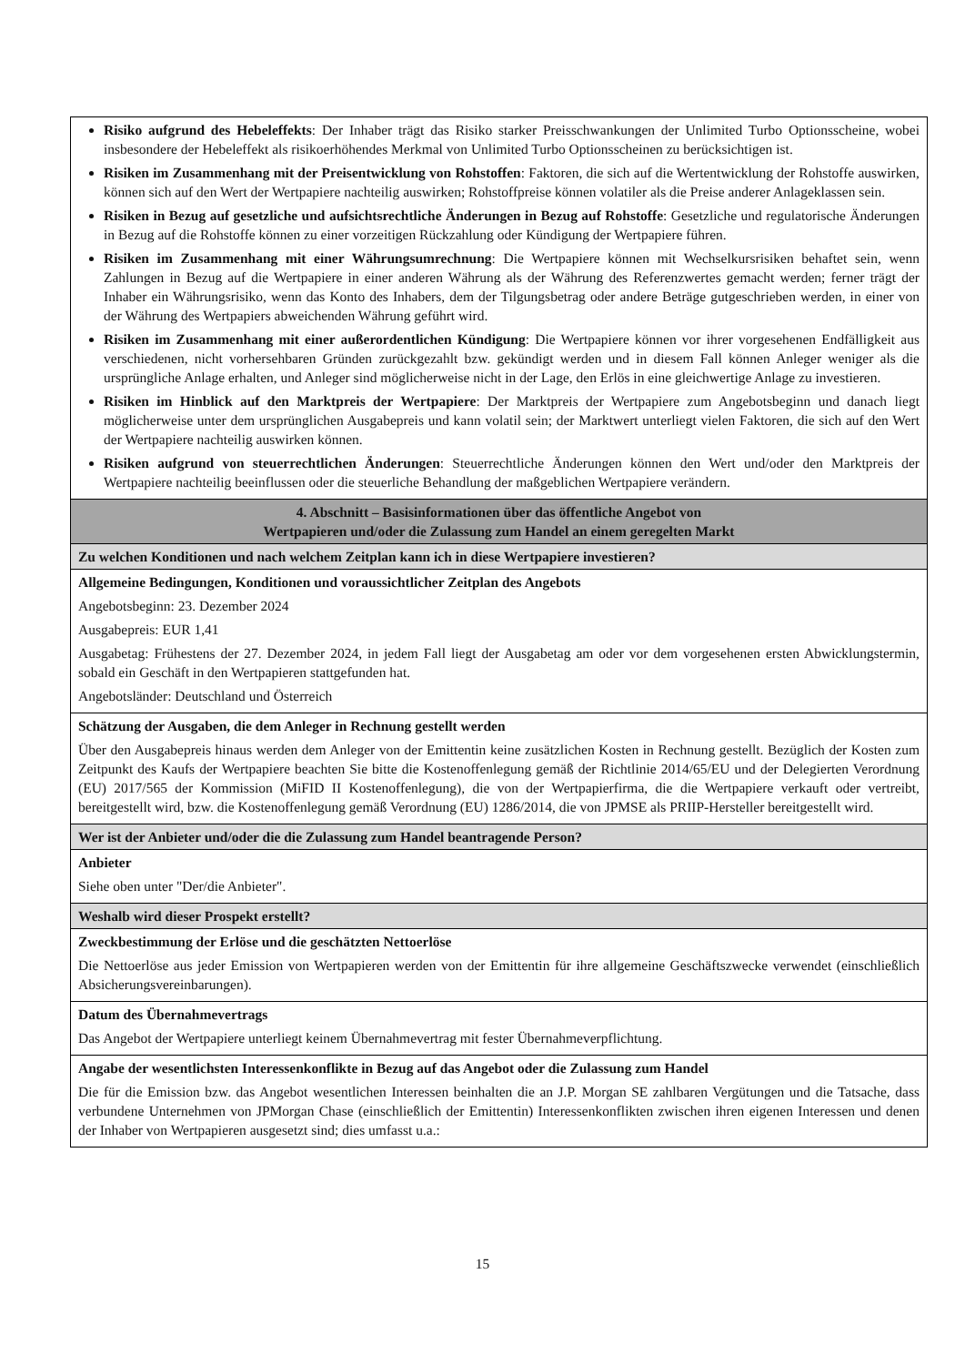| Risiko aufgrund des Hebeleffekts : Der Inhaber trägt das Risiko starker Preisschwankungen der Unlimited Turbo Optionsscheine, wobei insbesondere der Hebeleffekt als risikoerhöhendes Merkmal von Unlimited Turbo Optionsscheinen zu berücksichtigen ist. Risiken im Zusammenhang mit der Preisentwicklung von Rohstoffen : Faktoren, die sich auf die Wertentwicklung der Rohstoffe auswirken, können sich auf den Wert der Wertpapiere nachteilig auswirken; Rohstoffpreise können volatiler als die Preise anderer Anlageklassen sein. Risiken in Bezug auf gesetzliche und aufsichtsrechtliche Änderungen in Bezug auf Rohstoffe : Gesetzliche und regulatorische Änderungen in Bezug auf die Rohstoffe können zu einer vorzeitigen Rückzahlung oder Kündigung der Wertpapiere führen. Risiken im Zusammenhang mit einer Währungsumrechnung : Die Wertpapiere können mit Wechselkursrisiken behaftet sein, wenn Zahlungen in Bezug auf die Wertpapiere in einer anderen Währung als der Währung des Referenzwertes gemacht werden; ferner trägt der Inhaber ein Währungsrisiko, wenn das Konto des Inhabers, dem der Tilgungsbetrag oder andere Beträge gutgeschrieben werden, in einer von der Währung des Wertpapiers abweichenden Währung geführt wird. Risiken im Zusammenhang mit einer außerordentlichen Kündigung : Die Wertpapiere können vor ihrer vorgesehenen Endfälligkeit aus verschiedenen, nicht vorhersehbaren Gründen zurückgezahlt bzw. gekündigt werden und in diesem Fall können Anleger weniger als die ursprüngliche Anlage erhalten, und Anleger sind möglicherweise nicht in der Lage, den Erlös in eine gleichwertige Anlage zu investieren. Risiken im Hinblick auf den Marktpreis der Wertpapiere : Der Marktpreis der Wertpapiere zum Angebotsbeginn und danach liegt möglicherweise unter dem ursprünglichen Ausgabepreis und kann volatil sein; der Marktwert unterliegt vielen Faktoren, die sich auf den Wert der Wertpapiere nachteilig auswirken können. Risiken aufgrund von steuerrechtlichen Änderungen : Steuerrechtliche Änderungen können den Wert und/oder den Marktpreis der Wertpapiere nachteilig beeinflussen oder die steuerliche Behandlung der maßgeblichen Wertpapiere verändern. |
| 4. Abschnitt – Basisinformationen über das öffentliche Angebot von Wertpapieren und/oder die Zulassung zum Handel an einem geregelten Markt |
| Zu welchen Konditionen und nach welchem Zeitplan kann ich in diese Wertpapiere investieren? |
| Allgemeine Bedingungen, Konditionen und voraussichtlicher Zeitplan des Angebots Angebotsbeginn: 23. Dezember 2024 Ausgabepreis: EUR 1,41 Ausgabetag: Frühestens der 27. Dezember 2024, in jedem Fall liegt der Ausgabetag am oder vor dem vorgesehenen ersten Abwicklungstermin, sobald ein Geschäft in den Wertpapieren stattgefunden hat. Angebotsländer: Deutschland und Österreich |
| Schätzung der Ausgaben, die dem Anleger in Rechnung gestellt werden Über den Ausgabepreis hinaus werden dem Anleger von der Emittentin keine zusätzlichen Kosten in Rechnung gestellt. Bezüglich der Kosten zum Zeitpunkt des Kaufs der Wertpapiere beachten Sie bitte die Kostenoffenlegung gemäß der Richtlinie 2014/65/EU und der Delegierten Verordnung (EU) 2017/565 der Kommission (MiFID II Kostenoffenlegung), die von der Wertpapierfirma, die die Wertpapiere verkauft oder vertreibt, bereitgestellt wird, bzw. die Kostenoffenlegung gemäß Verordnung (EU) 1286/2014, die von JPMSE als PRIIP-Hersteller bereitgestellt wird. |
| Wer ist der Anbieter und/oder die die Zulassung zum Handel beantragende Person? |
| Anbieter Siehe oben unter "Der/die Anbieter". |
| Weshalb wird dieser Prospekt erstellt? |
| Zweckbestimmung der Erlöse und die geschätzten Nettoerlöse Die Nettoerlöse aus jeder Emission von Wertpapieren werden von der Emittentin für ihre allgemeine Geschäftszwecke verwendet (einschließlich Absicherungsvereinbarungen). |
| Datum des Übernahmevertrags Das Angebot der Wertpapiere unterliegt keinem Übernahmevertrag mit fester Übernahmeverpflichtung. |
| Angabe der wesentlichsten Interessenkonflikte in Bezug auf das Angebot oder die Zulassung zum Handel Die für die Emission bzw. das Angebot wesentlichen Interessen beinhalten die an J.P. Morgan SE zahlbaren Vergütungen und die Tatsache, dass verbundene Unternehmen von JPMorgan Chase (einschließlich der Emittentin) Interessenkonflikten zwischen ihren eigenen Interessen und denen der Inhaber von Wertpapieren ausgesetzt sind; dies umfasst u.a.: |
15